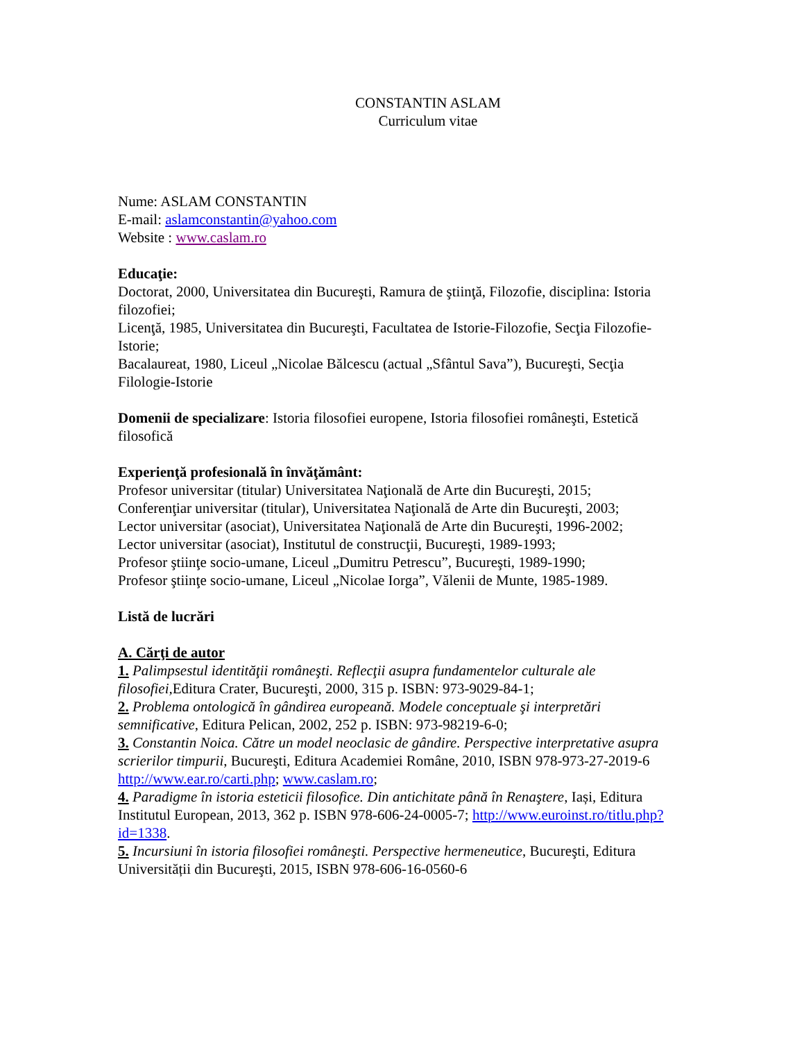CONSTANTIN ASLAM
Curriculum vitae
Nume: ASLAM CONSTANTIN
E-mail: aslamconstantin@yahoo.com
Website : www.caslam.ro
Educaţie:
Doctorat, 2000, Universitatea din Bucureşti, Ramura de ştiinţă, Filozofie, disciplina: Istoria filozofiei;
Licenţă, 1985, Universitatea din Bucureşti, Facultatea de Istorie-Filozofie, Secţia Filozofie-Istorie;
Bacalaureat, 1980, Liceul „Nicolae Bălcescu (actual „Sfântul Sava”), Bucureşti, Secţia Filologie-Istorie
Domenii de specializare: Istoria filosofiei europene, Istoria filosofiei româneşti, Estetică filosofică
Experienţă profesională în învăţământ:
Profesor universitar (titular) Universitatea Naţională de Arte din Bucureşti, 2015;
Conferenţiar universitar (titular), Universitatea Naţională de Arte din Bucureşti, 2003;
Lector universitar (asociat), Universitatea Naţională de Arte din Bucureşti, 1996-2002;
Lector universitar (asociat), Institutul de construcţii, Bucureşti, 1989-1993;
Profesor ştiinţe socio-umane, Liceul „Dumitru Petrescu”, Bucureşti, 1989-1990;
Profesor ştiinţe socio-umane, Liceul „Nicolae Iorga”, Vălenii de Munte, 1985-1989.
Listă de lucrări
A. Cărţi de autor
1. Palimpsestul identităţii româneşti. Reflecţii asupra fundamentelor culturale ale filosofiei, Editura Crater, Bucureşti, 2000, 315 p. ISBN: 973-9029-84-1;
2. Problema ontologică în gândirea europeană. Modele conceptuale şi interpretări semnificative, Editura Pelican, 2002, 252 p. ISBN: 973-98219-6-0;
3. Constantin Noica. Către un model neoclasic de gândire. Perspective interpretative asupra scrierilor timpurii, Bucureşti, Editura Academiei Române, 2010, ISBN 978-973-27-2019-6 http://www.ear.ro/carti.php; www.caslam.ro;
4. Paradigme în istoria esteticii filosofice. Din antichitate până în Renaştere, Iași, Editura Institutul European, 2013, 362 p. ISBN 978-606-24-0005-7; http://www.euroinst.ro/titlu.php?id=1338.
5. Incursiuni în istoria filosofiei româneşti. Perspective hermeneutice, Bucureşti, Editura Universității din Bucureşti, 2015, ISBN 978-606-16-0560-6